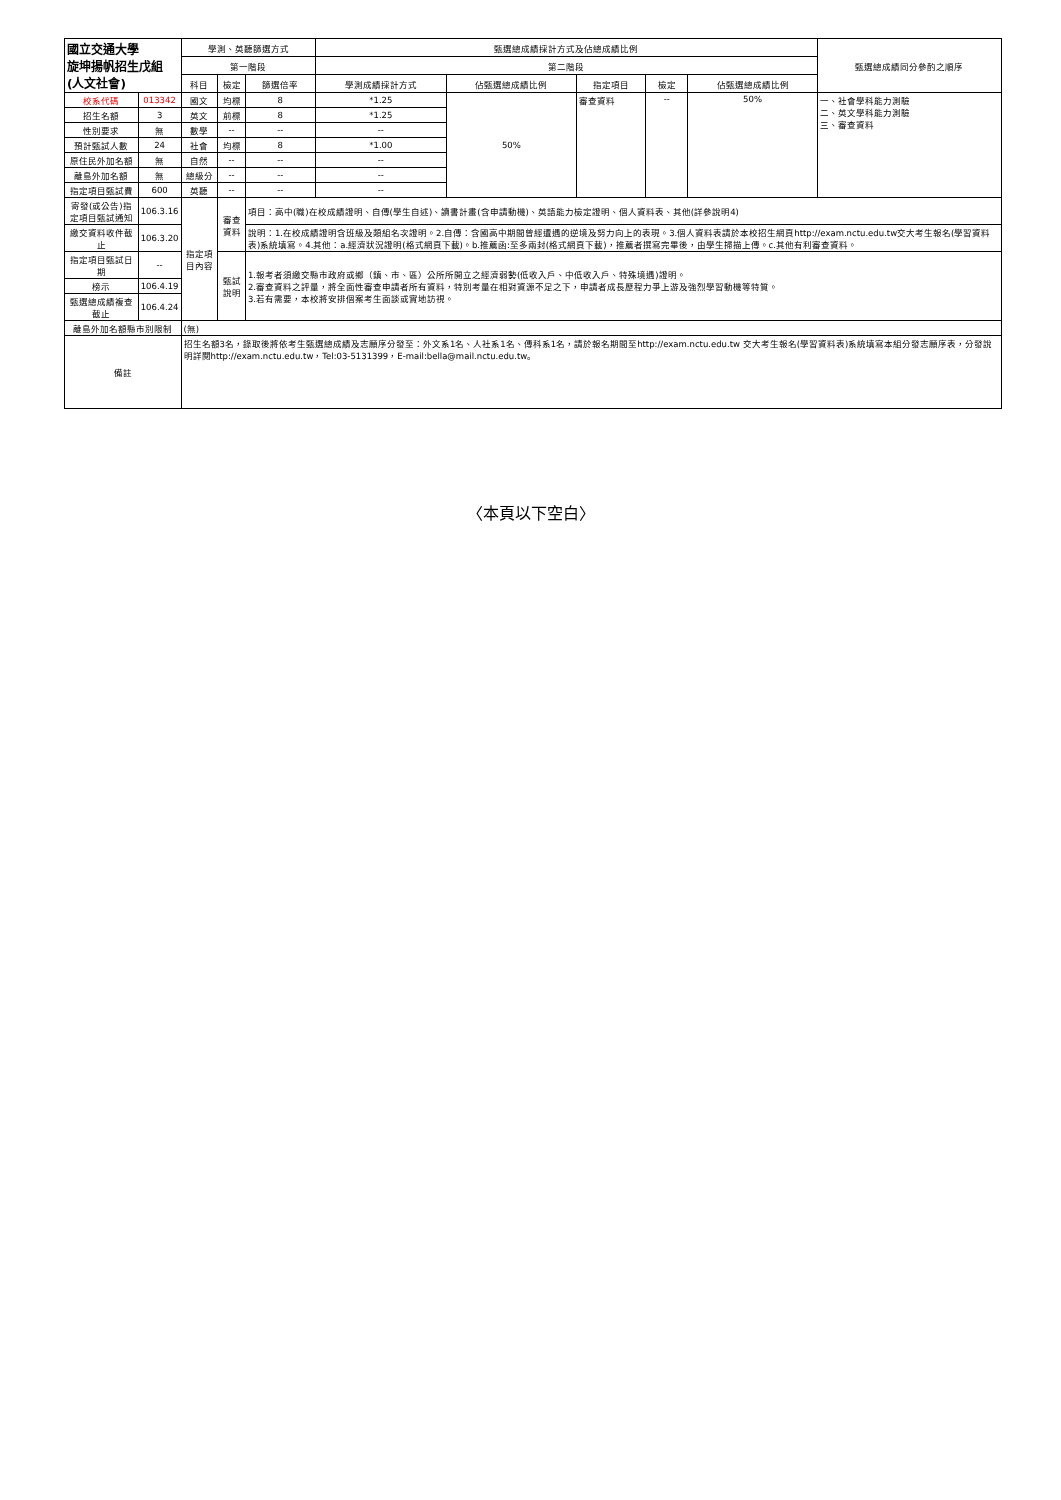| 國立交通大學 旋坤揚帆招生戊組(人文社會) | | 學測、英聽篩選方式 | | | 甄選總成績採計方式及佔總成績比例 | | | | | 甄選總成績同分參酌之順序 |
| --- | --- | --- | --- | --- | --- | --- | --- | --- | --- | --- |
| | | 第一階段 | | | 第二階段 | | | | | |
| | | 科目 | 檢定 | 篩選倍率 | 學測成績採計方式 | 佔甄選總成績比例 | 指定項目 | 檢定 | 佔甄選總成績比例 | |
| 校系代碼 | 013342 | 國文 | 均標 | 8 | *1.25 | 50% | 審查資料 | -- | 50% | 一、社會學科能力測驗 二、英文學科能力測驗 三、審查資料 |
| 招生名額 | 3 | 英文 | 前標 | 8 | *1.25 | | | | | |
| 性別要求 | 無 | 數學 | -- | -- | -- | | | | | |
| 預計甄試人數 | 24 | 社會 | 均標 | 8 | *1.00 | | | | | |
| 原住民外加名額 | 無 | 自然 | -- | -- | -- | | | | | |
| 離島外加名額 | 無 | 總級分 | -- | -- | -- | | | | | |
| 指定項目甄試費 | 600 | 英聽 | -- | -- | -- | | | | | |
| 寄發(或公告)指定項目甄試通知 | 106.3.16 | 指定項目內容 | 審查資料 | 項目：高中(職)在校成績證明、自傳(學生自述)、讀書計畫(含申請動機)、英語能力檢定證明、個人資料表、其他(詳參說明4) | | | | | | |
| 繳交資料收件截止 | 106.3.20 | | | 說明：1.在校成績證明含班級及類組名次證明。2.自傳：含國高中期間曾經遭遇的逆境及努力向上的表現。3.個人資料表請於本校招生網頁http://exam.nctu.edu.tw交大考生報名(學習資料表)系統填寫。4.其他：a.經濟狀況證明(格式網頁下載)。b.推薦函:至多兩封(格式網頁下載)，推薦者撰寫完畢後，由學生掃描上傳。c.其他有利審查資料。 | | | | | | |
| 指定項目甄試日期 | -- | | 甄試說明 | 1.報考者須繳交縣市政府或鄉（鎮、市、區）公所所開立之經濟弱勢(低收入戶、中低收入戶、特殊境遇)證明。 2.審查資料之評量，將全面性審查申請者所有資料，特別考量在相對資源不足之下，申請者成長歷程力爭上游及強烈學習動機等特質。 3.若有需要，本校將安排個案考生面談或實地訪視。 | | | | | | |
| 榜示 | 106.4.19 | | | | | | | | | |
| 甄選總成績複查截止 | 106.4.24 | | | | | | | | | |
| 離島外加名額縣市別限制 | | (無) | | | | | | | | |
| 備註 | | 招生名額3名，錄取後將依考生甄選總成績及志願序分發至：外文系1名、人社系1名、傳科系1名，請於報名期間至http://exam.nctu.edu.tw 交大考生報名(學習資料表)系統填寫本組分發志願序表，分發說明詳閱http://exam.nctu.edu.tw，Tel:03-5131399，E-mail:bella@mail.nctu.edu.tw。 | | | | | | | | |
〈本頁以下空白〉